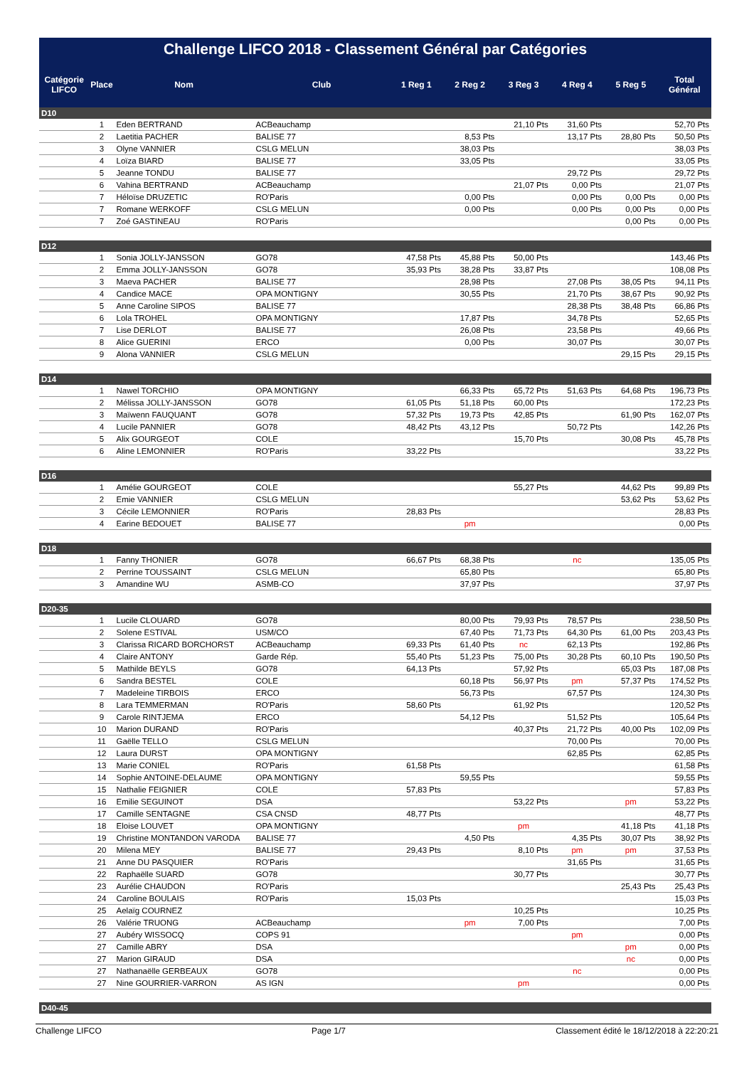Challenge LIFCO 2018 - Classement Général par Catégories
| Catégorie LIFCO | Place | Nom | Club | 1 Reg 1 | 2 Reg 2 | 3 Reg 3 | 4 Reg 4 | 5 Reg 5 | Total Général |
| --- | --- | --- | --- | --- | --- | --- | --- | --- | --- |
| D10 | | | | | | | | | |
| | 1 | Eden BERTRAND | ACBeauchamp | | | 21,10 Pts | 31,60 Pts | | 52,70 Pts |
| | 2 | Laetitia PACHER | BALISE 77 | | 8,53 Pts | | 13,17 Pts | 28,80 Pts | 50,50 Pts |
| | 3 | Olyne VANNIER | CSLG MELUN | | 38,03 Pts | | | | 38,03 Pts |
| | 4 | Loïza BIARD | BALISE 77 | | 33,05 Pts | | | | 33,05 Pts |
| | 5 | Jeanne TONDU | BALISE 77 | | | | 29,72 Pts | | 29,72 Pts |
| | 6 | Vahina BERTRAND | ACBeauchamp | | | 21,07 Pts | 0,00 Pts | | 21,07 Pts |
| | 7 | Héloïse DRUZETIC | RO'Paris | | 0,00 Pts | | 0,00 Pts | 0,00 Pts | 0,00 Pts |
| | 7 | Romane WERKOFF | CSLG MELUN | | 0,00 Pts | | 0,00 Pts | 0,00 Pts | 0,00 Pts |
| | 7 | Zoé GASTINEAU | RO'Paris | | | | | 0,00 Pts | 0,00 Pts |
| D12 | | | | | | | | | |
| | 1 | Sonia JOLLY-JANSSON | GO78 | 47,58 Pts | 45,88 Pts | 50,00 Pts | | | 143,46 Pts |
| | 2 | Emma JOLLY-JANSSON | GO78 | 35,93 Pts | 38,28 Pts | 33,87 Pts | | | 108,08 Pts |
| | 3 | Maeva PACHER | BALISE 77 | | 28,98 Pts | | 27,08 Pts | 38,05 Pts | 94,11 Pts |
| | 4 | Candice MACE | OPA MONTIGNY | | 30,55 Pts | | 21,70 Pts | 38,67 Pts | 90,92 Pts |
| | 5 | Anne Caroline SIPOS | BALISE 77 | | | | 28,38 Pts | 38,48 Pts | 66,86 Pts |
| | 6 | Lola TROHEL | OPA MONTIGNY | | 17,87 Pts | | 34,78 Pts | | 52,65 Pts |
| | 7 | Lise DERLOT | BALISE 77 | | 26,08 Pts | | 23,58 Pts | | 49,66 Pts |
| | 8 | Alice GUERINI | ERCO | | 0,00 Pts | | 30,07 Pts | | 30,07 Pts |
| | 9 | Alona VANNIER | CSLG MELUN | | | | | 29,15 Pts | 29,15 Pts |
| D14 | | | | | | | | | |
| | 1 | Nawel TORCHIO | OPA MONTIGNY | | 66,33 Pts | 65,72 Pts | 51,63 Pts | 64,68 Pts | 196,73 Pts |
| | 2 | Mélissa JOLLY-JANSSON | GO78 | 61,05 Pts | 51,18 Pts | 60,00 Pts | | | 172,23 Pts |
| | 3 | Maïwenn FAUQUANT | GO78 | 57,32 Pts | 19,73 Pts | 42,85 Pts | | 61,90 Pts | 162,07 Pts |
| | 4 | Lucile PANNIER | GO78 | 48,42 Pts | 43,12 Pts | | 50,72 Pts | | 142,26 Pts |
| | 5 | Alix GOURGEOT | COLE | | | 15,70 Pts | | 30,08 Pts | 45,78 Pts |
| | 6 | Aline LEMONNIER | RO'Paris | 33,22 Pts | | | | | 33,22 Pts |
| D16 | | | | | | | | | |
| | 1 | Amélie GOURGEOT | COLE | | | 55,27 Pts | | 44,62 Pts | 99,89 Pts |
| | 2 | Emie VANNIER | CSLG MELUN | | | | | 53,62 Pts | 53,62 Pts |
| | 3 | Cécile LEMONNIER | RO'Paris | 28,83 Pts | | | | | 28,83 Pts |
| | 4 | Earine BEDOUET | BALISE 77 | | pm | | | | 0,00 Pts |
| D18 | | | | | | | | | |
| | 1 | Fanny THONIER | GO78 | 66,67 Pts | 68,38 Pts | | nc | | 135,05 Pts |
| | 2 | Perrine TOUSSAINT | CSLG MELUN | | 65,80 Pts | | | | 65,80 Pts |
| | 3 | Amandine WU | ASMB-CO | | 37,97 Pts | | | | 37,97 Pts |
| D20-35 | | | | | | | | | |
| | 1 | Lucile CLOUARD | GO78 | | 80,00 Pts | 79,93 Pts | 78,57 Pts | | 238,50 Pts |
| | 2 | Solene ESTIVAL | USM/CO | | 67,40 Pts | 71,73 Pts | 64,30 Pts | 61,00 Pts | 203,43 Pts |
| | 3 | Clarissa RICARD BORCHORST | ACBeauchamp | 69,33 Pts | 61,40 Pts | nc | 62,13 Pts | | 192,86 Pts |
| | 4 | Claire ANTONY | Garde Rép. | 55,40 Pts | 51,23 Pts | 75,00 Pts | 30,28 Pts | 60,10 Pts | 190,50 Pts |
| | 5 | Mathilde BEYLS | GO78 | 64,13 Pts | | 57,92 Pts | | 65,03 Pts | 187,08 Pts |
| | 6 | Sandra BESTEL | COLE | | 60,18 Pts | 56,97 Pts | pm | 57,37 Pts | 174,52 Pts |
| | 7 | Madeleine TIRBOIS | ERCO | | 56,73 Pts | | 67,57 Pts | | 124,30 Pts |
| | 8 | Lara TEMMERMAN | RO'Paris | 58,60 Pts | | 61,92 Pts | | | 120,52 Pts |
| | 9 | Carole RINTJEMA | ERCO | | 54,12 Pts | | 51,52 Pts | | 105,64 Pts |
| | 10 | Marion DURAND | RO'Paris | | | 40,37 Pts | 21,72 Pts | 40,00 Pts | 102,09 Pts |
| | 11 | Gaëlle TELLO | CSLG MELUN | | | | 70,00 Pts | | 70,00 Pts |
| | 12 | Laura DURST | OPA MONTIGNY | | | | 62,85 Pts | | 62,85 Pts |
| | 13 | Marie CONIEL | RO'Paris | 61,58 Pts | | | | | 61,58 Pts |
| | 14 | Sophie ANTOINE-DELAUME | OPA MONTIGNY | | 59,55 Pts | | | | 59,55 Pts |
| | 15 | Nathalie FEIGNIER | COLE | 57,83 Pts | | | | | 57,83 Pts |
| | 16 | Emilie SEGUINOT | DSA | | | 53,22 Pts | | pm | 53,22 Pts |
| | 17 | Camille SENTAGNE | CSA CNSD | 48,77 Pts | | | | | 48,77 Pts |
| | 18 | Eloise LOUVET | OPA MONTIGNY | | | pm | | 41,18 Pts | 41,18 Pts |
| | 19 | Christine MONTANDON VARODA | BALISE 77 | | 4,50 Pts | | 4,35 Pts | 30,07 Pts | 38,92 Pts |
| | 20 | Milena MEY | BALISE 77 | 29,43 Pts | | 8,10 Pts | pm | pm | 37,53 Pts |
| | 21 | Anne DU PASQUIER | RO'Paris | | | | 31,65 Pts | | 31,65 Pts |
| | 22 | Raphaëlle SUARD | GO78 | | | 30,77 Pts | | | 30,77 Pts |
| | 23 | Aurélie CHAUDON | RO'Paris | | | | | 25,43 Pts | 25,43 Pts |
| | 24 | Caroline BOULAIS | RO'Paris | 15,03 Pts | | | | | 15,03 Pts |
| | 25 | Aelaïg COURNEZ | | | | 10,25 Pts | | | 10,25 Pts |
| | 26 | Valérie TRUONG | ACBeauchamp | | pm | 7,00 Pts | | | 7,00 Pts |
| | 27 | Aubéry WISSOCQ | COPS 91 | | | | pm | | 0,00 Pts |
| | 27 | Camille ABRY | DSA | | | | | pm | 0,00 Pts |
| | 27 | Marion GIRAUD | DSA | | | | | nc | 0,00 Pts |
| | 27 | Nathanaëlle GERBEAUX | GO78 | | | | nc | | 0,00 Pts |
| | 27 | Nine GOURRIER-VARRON | AS IGN | | | pm | | | 0,00 Pts |
| D40-45 | | | | | | | | | |
Challenge LIFCO Page 1/7 Classement édité le 18/12/2018 à 22:20:21